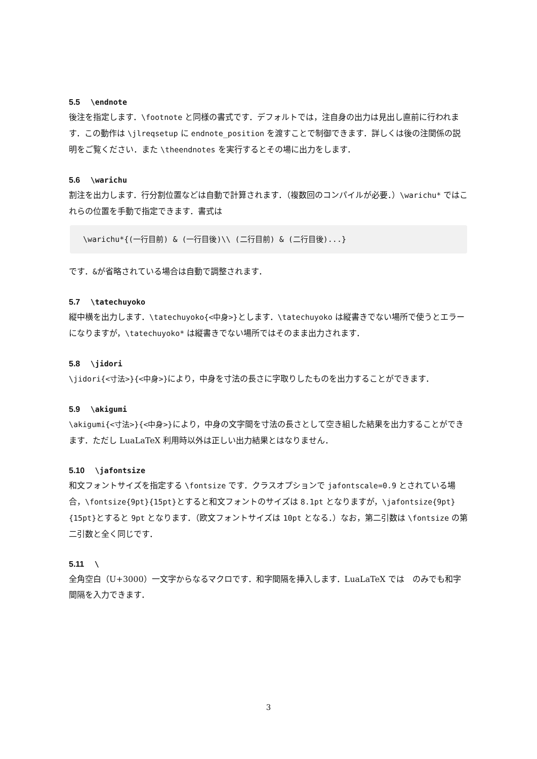5.5 \endnote
後注を指定します．\footnote と同様の書式です．デフォルトでは，注自身の出力は見出し直前に行われます．この動作は \jlreqsetup に endnote_position を渡すことで制御できます．詳しくは後の注関係の説明をご覧ください．また \theendnotes を実行するとその場に出力をします．
5.6 \warichu
割注を出力します．行分割位置などは自動で計算されます．（複数回のコンパイルが必要．）\warichu* ではこれらの位置を手動で指定できます．書式は
\warichu*{(一行目前) & (一行目後)\\ (二行目前) & (二行目後)...}
です．&が省略されている場合は自動で調整されます．
5.7 \tatechuyoko
縦中横を出力します．\tatechuyoko{<中身>}とします．\tatechuyoko は縦書きでない場所で使うとエラーになりますが，\tatechuyoko* は縦書きでない場所ではそのまま出力されます．
5.8 \jidori
\jidori{<寸法>}{<中身>}により，中身を寸法の長さに字取りしたものを出力することができます．
5.9 \akigumi
\akigumi{<寸法>}{<中身>}により，中身の文字間を寸法の長さとして空き組した結果を出力することができます．ただし LuaLaTeX 利用時以外は正しい出力結果とはなりません．
5.10 \jafontsize
和文フォントサイズを指定する \fontsize です．クラスオプションで jafontscale=0.9 とされている場合，\fontsize{9pt}{15pt}とすると和文フォントのサイズは 8.1pt となりますが，\jafontsize{9pt}{15pt}とすると 9pt となります．（欧文フォントサイズは 10pt となる．）なお，第二引数は \fontsize の第二引数と全く同じです．
5.11 \　
全角空白（U+3000）一文字からなるマクロです．和字間隔を挿入します．LuaLaTeX では　のみでも和字間隔を入力できます．
3